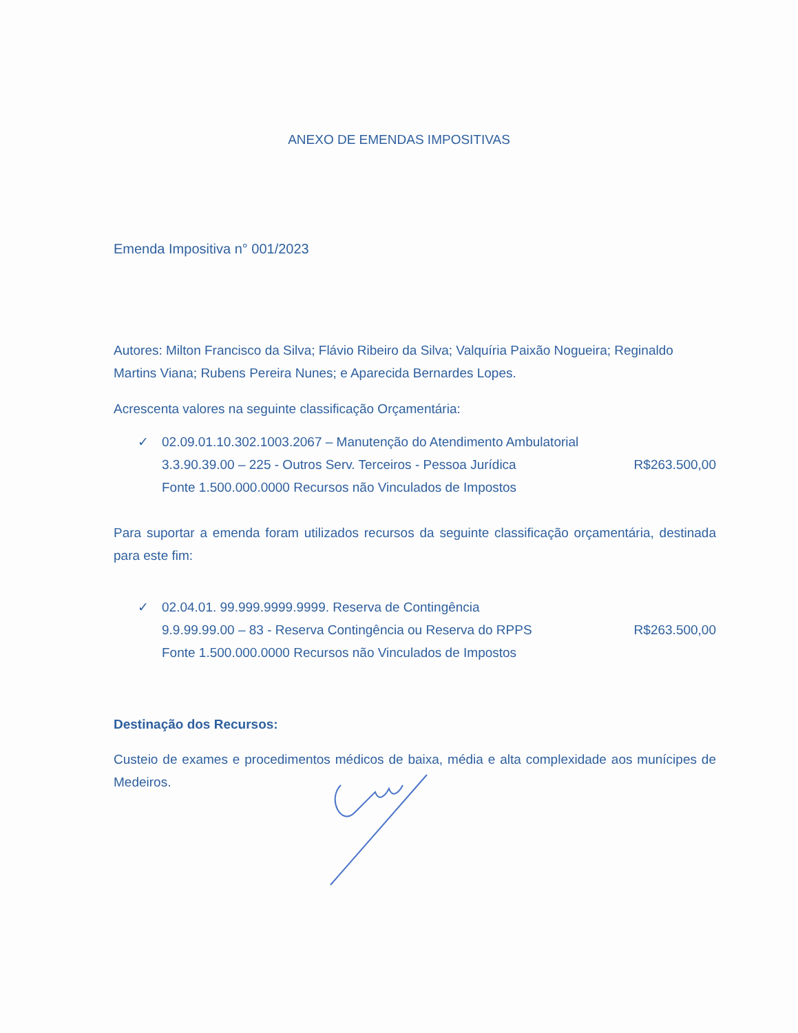ANEXO DE EMENDAS IMPOSITIVAS
Emenda Impositiva n° 001/2023
Autores: Milton Francisco da Silva; Flávio Ribeiro da Silva; Valquíria Paixão Nogueira; Reginaldo Martins Viana; Rubens Pereira Nunes; e Aparecida Bernardes Lopes.
Acrescenta valores na seguinte classificação Orçamentária:
✓ 02.09.01.10.302.1003.2067 – Manutenção do Atendimento Ambulatorial
3.3.90.39.00 – 225 - Outros Serv. Terceiros - Pessoa Jurídica R$263.500,00
Fonte 1.500.000.0000 Recursos não Vinculados de Impostos
Para suportar a emenda foram utilizados recursos da seguinte classificação orçamentária, destinada para este fim:
✓ 02.04.01. 99.999.9999.9999. Reserva de Contingência
9.9.99.99.00 – 83 - Reserva Contingência ou Reserva do RPPS R$263.500,00
Fonte 1.500.000.0000 Recursos não Vinculados de Impostos
Destinação dos Recursos:
Custeio de exames e procedimentos médicos de baixa, média e alta complexidade aos munícipes de Medeiros.